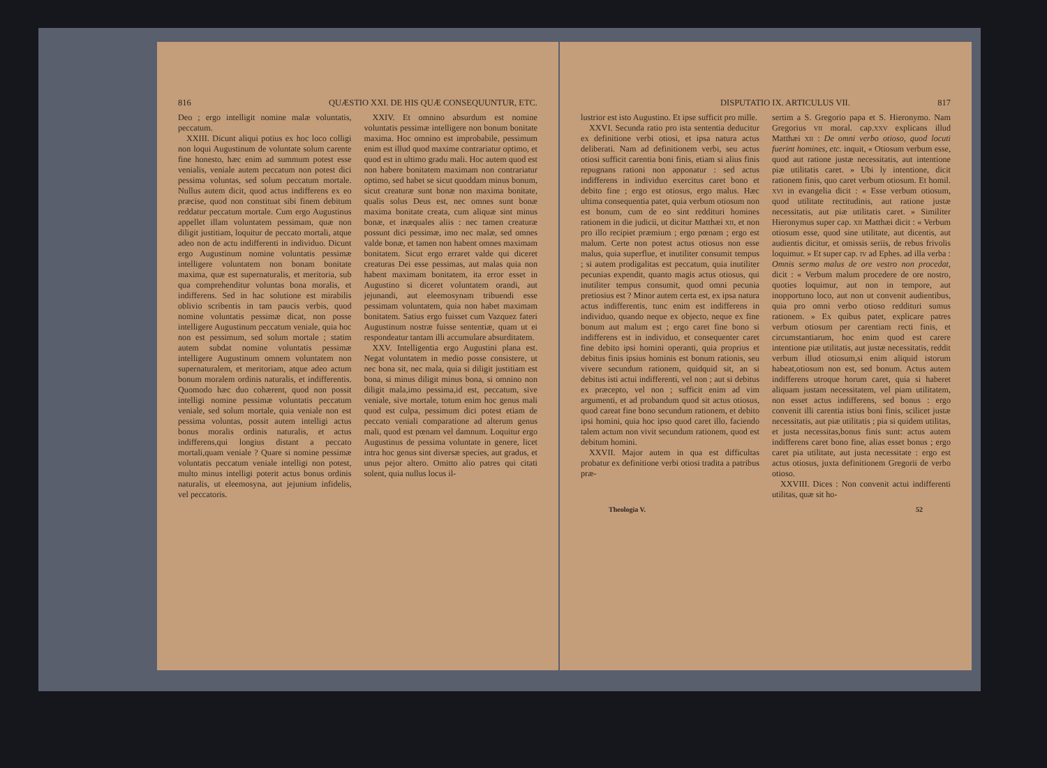816 QUÆSTIO XXI. DE HIS QUÆ CONSEQUUNTUR, ETC.
Deo ; ergo intelligit nomine malæ voluntatis, peccatum.
XXIII. Dicunt aliqui potius ex hoc loco colligi non loqui Augustinum de voluntate solum carente fine honesto, hæc enim ad summum potest esse venialis, veniale autem peccatum non potest dici pessima voluntas, sed solum peccatum mortale. Nullus autem dicit, quod actus indifferens ex eo præcise, quod non constituat sibi finem debitum reddatur peccatum mortale. Cum ergo Augustinus appellet illam voluntatem pessimam, quæ non diligit justitiam, loquitur de peccato mortali, atque adeo non de actu indifferenti in individuo. Dicunt ergo Augustinum nomine voluntatis pessimæ intelligere voluntatem non bonam bonitate maxima, quæ est supernaturalis, et meritoria, sub qua comprehenditur voluntas bona moralis, et indifferens. Sed in hac solutione est mirabilis oblivio scribentis in tam paucis verbis, quod nomine voluntatis pessimæ dicat, non posse intelligere Augustinum peccatum veniale, quia hoc non est pessimum, sed solum mortale ; statim autem subdat nomine voluntatis pessimæ intelligere Augustinum omnem voluntatem non supernaturalem, et meritoriam, atque adeo actum bonum moralem ordinis naturalis, et indifferentis. Quomodo hæc duo cohærent, quod non possit intelligi nomine pessimæ voluntatis peccatum veniale, sed solum mortale, quia veniale non est pessima voluntas, possit autem intelligi actus bonus moralis ordinis naturalis, et actus indifferens,qui longius distant a peccato mortali,quam veniale ? Quare si nomine pessimæ voluntatis peccatum veniale intelligi non potest, multo minus intelligi poterit actus bonus ordinis naturalis, ut eleemosyna, aut jejunium infidelis, vel peccatoris.
XXIV. Et omnino absurdum est nomine voluntatis pessimæ intelligere non bonum bonitate maxima. Hoc omnino est improbabile, pessimum enim est illud quod maxime contrariatur optimo, et quod est in ultimo gradu mali. Hoc autem quod est non habere bonitatem maximam non contrariatur optimo, sed habet se sicut quoddam minus bonum, sicut creaturæ sunt bonæ non maxima bonitate, qualis solus Deus est, nec omnes sunt bonæ maxima bonitate creata, cum aliquæ sint minus bonæ, et inæquales aliis : nec tamen creaturæ possunt dici pessimæ, imo nec malæ, sed omnes valde bonæ, et tamen non habent omnes maximam bonitatem. Sicut ergo erraret valde qui diceret creaturas Dei esse pessimas, aut malas quia non habent maximam bonitatem, ita error esset in Augustino si diceret voluntatem orandi, aut jejunandi, aut eleemosynam tribuendi esse pessimam voluntatem, quia non habet maximam bonitatem. Satius ergo fuisset cum Vazquez fateri Augustinum nostræ fuisse sententiæ, quam ut ei respondeatur tantam illi accumulare absurditatem.
XXV. Intelligentia ergo Augustini plana est. Negat voluntatem in medio posse consistere, ut nec bona sit, nec mala, quia si diligit justitiam est bona, si minus diligit minus bona, si omnino non diligit mala,imo pessima,id est, peccatum, sive veniale, sive mortale, totum enim hoc genus mali quod est culpa, pessimum dici potest etiam de peccato veniali comparatione ad alterum genus mali, quod est pœnam vel damnum. Loquitur ergo Augustinus de pessima voluntate in genere, licet intra hoc genus sint diversæ species, aut gradus, et unus pejor altero. Omitto alio patres qui citati solent, quia nullus locus il-
DISPUTATIO IX. ARTICULUS VII. 817
lustrior est isto Augustino. Et ipse sufficit pro mille.
XXVI. Secunda ratio pro ista sententia deducitur ex definitione verbi otiosi, et ipsa natura actus deliberati. Nam ad definitionem verbi, seu actus otiosi sufficit carentia boni finis, etiam si alius finis repugnans rationi non apponatur : sed actus indifferens in individuo exercitus caret bono et debito fine ; ergo est otiosus, ergo malus. Hæc ultima consequentia patet, quia verbum otiosum non est bonum, cum de eo sint reddituri homines rationem in die judicii, ut dicitur Matthæi xii, et non pro illo recipiet præmium ; ergo pœnam ; ergo est malum. Certe non potest actus otiosus non esse malus, quia superflue, et inutiliter consumit tempus ; si autem prodigalitas est peccatum, quia inutiliter pecunias expendit, quanto magis actus otiosus, qui inutiliter tempus consumit, quod omni pecunia pretiosius est ? Minor autem certa est, ex ipsa natura actus indifferentis, tunc enim est indifferens in individuo, quando neque ex objecto, neque ex fine bonum aut malum est ; ergo caret fine bono si indifferens est in individuo, et consequenter caret fine debito ipsi homini operanti, quia proprius et debitus finis ipsius hominis est bonum rationis, seu vivere secundum rationem, quidquid sit, an si debitus isti actui indifferenti, vel non ; aut si debitus ex præcepto, vel non ; sufficit enim ad vim argumenti, et ad probandum quod sit actus otiosus, quod careat fine bono secundum rationem, et debito ipsi homini, quia hoc ipso quod caret illo, faciendo talem actum non vivit secundum rationem, quod est debitum homini.
XXVII. Major autem in qua est difficultas probatur ex definitione verbi otiosi tradita a patribus præ-
sertim a S. Gregorio papa et S. Hieronymo. Nam Gregorius vii moral. cap.xxv explicans illud Matthæi xii : De omni verbo otioso, quod locuti fuerint homines, etc. inquit, « Otiosum verbum esse, quod aut ratione justæ necessitatis, aut intentione piæ utilitatis caret. » Ubi ly intentione, dicit rationem finis, quo caret verbum otiosum. Et homil. xvi in evangelia dicit : « Esse verbum otiosum, quod utilitate rectitudinis, aut ratione justæ necessitatis, aut piæ utilitatis caret. » Similiter Hieronymus super cap. xii Matthæi dicit : « Verbum otiosum esse, quod sine utilitate, aut dicentis, aut audientis dicitur, et omissis seriis, de rebus frivolis loquimur. » Et super cap. iv ad Ephes. ad illa verba : Omnis sermo malus de ore vestro non procedat, dicit : « Verbum malum procedere de ore nostro, quoties loquimur, aut non in tempore, aut inopportuno loco, aut non ut convenit audientibus, quia pro omni verbo otioso reddituri sumus rationem. » Ex quibus patet, explicare patres verbum otiosum per carentiam recti finis, et circumstantiarum, hoc enim quod est carere intentione piæ utilitatis, aut justæ necessitatis, reddit verbum illud otiosum,si enim aliquid istorum habeat,otiosum non est, sed bonum. Actus autem indifferens utroque horum caret, quia si haberet aliquam justam necessitatem, vel piam utilitatem, non esset actus indifferens, sed bonus : ergo convenit illi carentia istius boni finis, scilicet justæ necessitatis, aut piæ utilitatis ; pia si quidem utilitas, et justa necessitas,bonus finis sunt: actus autem indifferens caret bono fine, alias esset bonus ; ergo caret pia utilitate, aut justa necessitate : ergo est actus otiosus, juxta definitionem Gregorii de verbo otioso.
XXVIII. Dices : Non convenit actui indifferenti utilitas, quæ sit ho-
Theologia V. 52